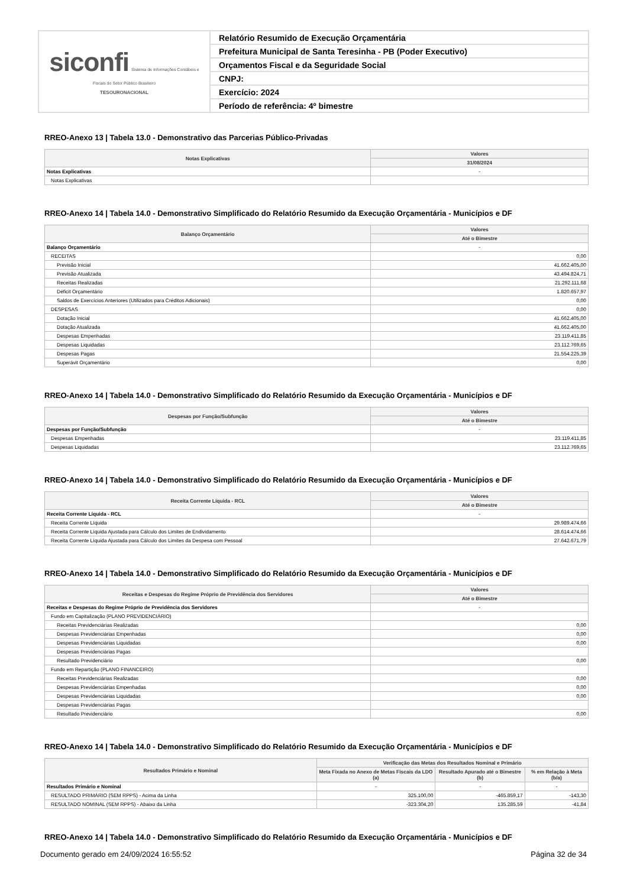| siconfi Sistema de Informações Contábeis e Fiscais do Setor Público Brasileiro TESOURONACIONAL | Relatório Resumido de Execução Orçamentária |
| | Prefeitura Municipal de Santa Teresinha - PB (Poder Executivo) |
| | Orçamentos Fiscal e da Seguridade Social |
| | CNPJ: |
| | Exercício: 2024 |
| | Período de referência: 4º bimestre |
RREO-Anexo 13 | Tabela 13.0 - Demonstrativo das Parcerias Público-Privadas
| Notas Explicativas | Valores |
| --- | --- |
| | 31/08/2024 |
| Notas Explicativas | - |
| Notas Explicativas | |
RREO-Anexo 14 | Tabela 14.0 - Demonstrativo Simplificado do Relatório Resumido da Execução Orçamentária - Municípios e DF
| Balanço Orçamentário | Valores |
| --- | --- |
| | Até o Bimestre |
| Balanço Orçamentário | - |
| RECEITAS | 0,00 |
| Previsão Inicial | 41.662.405,00 |
| Previsão Atualizada | 43.494.824,71 |
| Receitas Realizadas | 21.292.111,68 |
| Déficit Orçamentário | 1.820.657,97 |
| Saldos de Exercícios Anteriores (Utilizados para Créditos Adicionais) | 0,00 |
| DESPESAS | 0,00 |
| Dotação Inicial | 41.662.405,00 |
| Dotação Atualizada | 41.662.405,00 |
| Despesas Empenhadas | 23.119.411,85 |
| Despesas Liquidadas | 23.112.769,65 |
| Despesas Pagas | 21.554.225,39 |
| Superávit Orçamentário | 0,00 |
RREO-Anexo 14 | Tabela 14.0 - Demonstrativo Simplificado do Relatório Resumido da Execução Orçamentária - Municípios e DF
| Despesas por Função/Subfunção | Valores |
| --- | --- |
| | Até o Bimestre |
| Despesas por Função/Subfunção | - |
| Despesas Empenhadas | 23.119.411,85 |
| Despesas Liquidadas | 23.112.769,65 |
RREO-Anexo 14 | Tabela 14.0 - Demonstrativo Simplificado do Relatório Resumido da Execução Orçamentária - Municípios e DF
| Receita Corrente Líquida - RCL | Valores |
| --- | --- |
| | Até o Bimestre |
| Receita Corrente Líquida - RCL | - |
| Receita Corrente Líquida | 29.989.474,66 |
| Receita Corrente Líquida Ajustada para Cálculo dos Limites de Endividamento | 28.614.474,66 |
| Receita Corrente Líquida Ajustada para Cálculo dos Limites da Despesa com Pessoal | 27.642.671,79 |
RREO-Anexo 14 | Tabela 14.0 - Demonstrativo Simplificado do Relatório Resumido da Execução Orçamentária - Municípios e DF
| Receitas e Despesas do Regime Próprio de Previdência dos Servidores | Valores |
| --- | --- |
| | Até o Bimestre |
| Receitas e Despesas do Regime Próprio de Previdência dos Servidores | - |
| Fundo em Capitalização (PLANO PREVIDENCIÁRIO) | |
| Receitas Previdenciárias Realizadas | 0,00 |
| Despesas Previdenciárias Empenhadas | 0,00 |
| Despesas Previdenciárias Liquidadas | 0,00 |
| Despesas Previdenciárias Pagas | |
| Resultado Previdenciário | 0,00 |
| Fundo em Repartição (PLANO FINANCEIRO) | |
| Receitas Previdenciárias Realizadas | 0,00 |
| Despesas Previdenciárias Empenhadas | 0,00 |
| Despesas Previdenciárias Liquidadas | 0,00 |
| Despesas Previdenciárias Pagas | |
| Resultado Previdenciário | 0,00 |
RREO-Anexo 14 | Tabela 14.0 - Demonstrativo Simplificado do Relatório Resumido da Execução Orçamentária - Municípios e DF
| Resultados Primário e Nominal | Verificação das Metas dos Resultados Nominal e Primário | | |
| --- | --- | --- | --- |
| | Meta Fixada no Anexo de Metas Fiscais da LDO (a) | Resultado Apurado até o Bimestre (b) | % em Relação à Meta (b/a) |
| Resultados Primário e Nominal | - | - | - |
| RESULTADO PRIMÁRIO (SEM RPPS) - Acima da Linha | 325.100,00 | -465.859,17 | -143,30 |
| RESULTADO NOMINAL (SEM RPPS) - Abaixo da Linha | -323.304,20 | 135.285,59 | -41,84 |
RREO-Anexo 14 | Tabela 14.0 - Demonstrativo Simplificado do Relatório Resumido da Execução Orçamentária - Municípios e DF
Documento gerado em 24/09/2024 16:55:52 Página 32 de 34